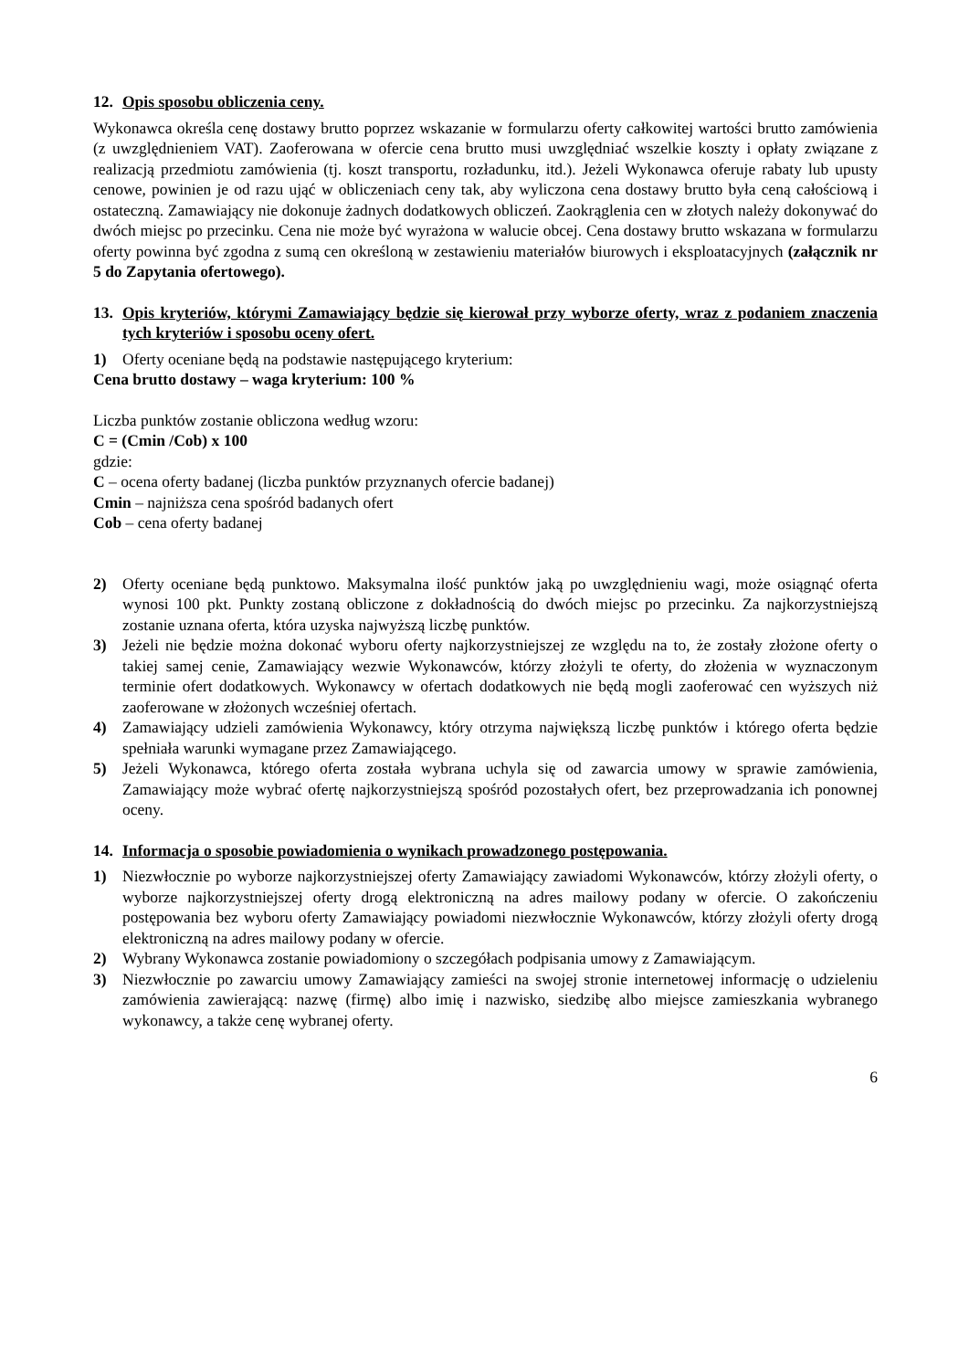12. Opis sposobu obliczenia ceny.
Wykonawca określa cenę dostawy brutto poprzez wskazanie w formularzu oferty całkowitej wartości brutto zamówienia (z uwzględnieniem VAT). Zaoferowana w ofercie cena brutto musi uwzględniać wszelkie koszty i opłaty związane z realizacją przedmiotu zamówienia (tj. koszt transportu, rozładunku, itd.). Jeżeli Wykonawca oferuje rabaty lub upusty cenowe, powinien je od razu ująć w obliczeniach ceny tak, aby wyliczona cena dostawy brutto była ceną całościową i ostateczną. Zamawiający nie dokonuje żadnych dodatkowych obliczeń. Zaokrąglenia cen w złotych należy dokonywać do dwóch miejsc po przecinku. Cena nie może być wyrażona w walucie obcej. Cena dostawy brutto wskazana w formularzu oferty powinna być zgodna z sumą cen określoną w zestawieniu materiałów biurowych i eksploatacyjnych (załącznik nr 5 do Zapytania ofertowego).
13. Opis kryteriów, którymi Zamawiający będzie się kierował przy wyborze oferty, wraz z podaniem znaczenia tych kryteriów i sposobu oceny ofert.
1) Oferty oceniane będą na podstawie następującego kryterium:
Cena brutto dostawy – waga kryterium: 100 %
Liczba punktów zostanie obliczona według wzoru:
C = (Cmin /Cob) x 100
gdzie:
C – ocena oferty badanej (liczba punktów przyznanych ofercie badanej)
Cmin – najniższa cena spośród badanych ofert
Cob – cena oferty badanej
2) Oferty oceniane będą punktowo. Maksymalna ilość punktów jaką po uwzględnieniu wagi, może osiągnąć oferta wynosi 100 pkt. Punkty zostaną obliczone z dokładnością do dwóch miejsc po przecinku. Za najkorzystniejszą zostanie uznana oferta, która uzyska najwyższą liczbę punktów.
3) Jeżeli nie będzie można dokonać wyboru oferty najkorzystniejszej ze względu na to, że zostały złożone oferty o takiej samej cenie, Zamawiający wezwie Wykonawców, którzy złożyli te oferty, do złożenia w wyznaczonym terminie ofert dodatkowych. Wykonawcy w ofertach dodatkowych nie będą mogli zaoferować cen wyższych niż zaoferowane w złożonych wcześniej ofertach.
4) Zamawiający udzieli zamówienia Wykonawcy, który otrzyma największą liczbę punktów i którego oferta będzie spełniała warunki wymagane przez Zamawiającego.
5) Jeżeli Wykonawca, którego oferta została wybrana uchyla się od zawarcia umowy w sprawie zamówienia, Zamawiający może wybrać ofertę najkorzystniejszą spośród pozostałych ofert, bez przeprowadzania ich ponownej oceny.
14. Informacja o sposobie powiadomienia o wynikach prowadzonego postępowania.
1) Niezwłocznie po wyborze najkorzystniejszej oferty Zamawiający zawiadomi Wykonawców, którzy złożyli oferty, o wyborze najkorzystniejszej oferty drogą elektroniczną na adres mailowy podany w ofercie. O zakończeniu postępowania bez wyboru oferty Zamawiający powiadomi niezwłocznie Wykonawców, którzy złożyli oferty drogą elektroniczną na adres mailowy podany w ofercie.
2) Wybrany Wykonawca zostanie powiadomiony o szczegółach podpisania umowy z Zamawiającym.
3) Niezwłocznie po zawarciu umowy Zamawiający zamieści na swojej stronie internetowej informację o udzieleniu zamówienia zawierającą: nazwę (firmę) albo imię i nazwisko, siedzibę albo miejsce zamieszkania wybranego wykonawcy, a także cenę wybranej oferty.
6